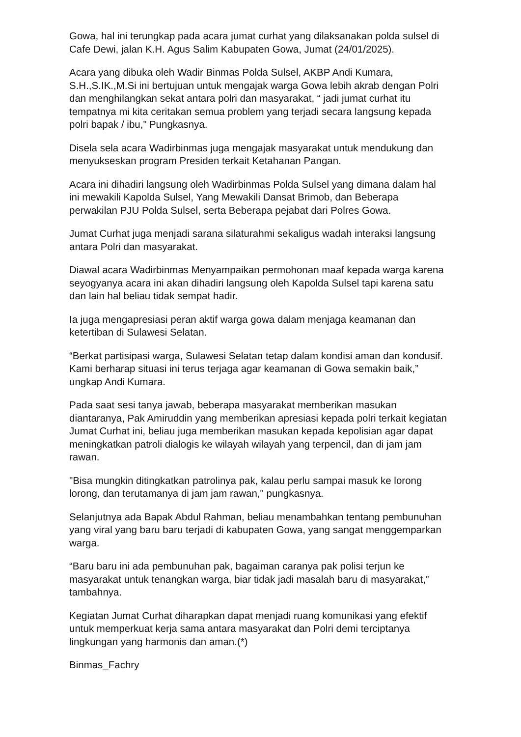Gowa, hal ini terungkap pada acara jumat curhat yang dilaksanakan polda sulsel di Cafe Dewi, jalan K.H. Agus Salim Kabupaten Gowa, Jumat (24/01/2025).
Acara yang dibuka oleh Wadir Binmas Polda Sulsel, AKBP Andi Kumara, S.H.,S.IK.,M.Si ini bertujuan untuk mengajak warga Gowa lebih akrab dengan Polri dan menghilangkan sekat antara polri dan masyarakat, “ jadi jumat curhat itu tempatnya mi kita ceritakan semua problem yang terjadi secara langsung kepada polri bapak / ibu,” Pungkasnya.
Disela sela acara Wadirbinmas juga mengajak masyarakat untuk mendukung dan menyukseskan program Presiden terkait Ketahanan Pangan.
Acara ini dihadiri langsung oleh Wadirbinmas Polda Sulsel yang dimana dalam hal ini mewakili Kapolda Sulsel, Yang Mewakili Dansat Brimob, dan Beberapa perwakilan PJU Polda Sulsel, serta Beberapa pejabat dari Polres Gowa.
Jumat Curhat juga menjadi sarana silaturahmi sekaligus wadah interaksi langsung antara Polri dan masyarakat.
Diawal acara Wadirbinmas Menyampaikan permohonan maaf kepada warga karena seyogyanya acara ini akan dihadiri langsung oleh Kapolda Sulsel tapi karena satu dan lain hal beliau tidak sempat hadir.
Ia juga mengapresiasi peran aktif warga gowa dalam menjaga keamanan dan ketertiban di Sulawesi Selatan.
“Berkat partisipasi warga, Sulawesi Selatan tetap dalam kondisi aman dan kondusif. Kami berharap situasi ini terus terjaga agar keamanan di Gowa semakin baik,” ungkap Andi Kumara.
Pada saat sesi tanya jawab, beberapa masyarakat memberikan masukan diantaranya, Pak Amiruddin yang memberikan apresiasi kepada polri terkait kegiatan Jumat Curhat ini, beliau juga memberikan masukan kepada kepolisian agar dapat meningkatkan patroli dialogis ke wilayah wilayah yang terpencil, dan di jam jam rawan.
"Bisa mungkin ditingkatkan patrolinya pak, kalau perlu sampai masuk ke lorong lorong, dan terutamanya di jam jam rawan," pungkasnya.
Selanjutnya ada Bapak Abdul Rahman, beliau menambahkan tentang pembunuhan yang viral yang baru baru terjadi di kabupaten Gowa, yang sangat menggemparkan warga.
“Baru baru ini ada pembunuhan pak, bagaiman caranya pak polisi terjun ke masyarakat untuk tenangkan warga, biar tidak jadi masalah baru di masyarakat,” tambahnya.
Kegiatan Jumat Curhat diharapkan dapat menjadi ruang komunikasi yang efektif untuk memperkuat kerja sama antara masyarakat dan Polri demi terciptanya lingkungan yang harmonis dan aman.(*)
Binmas_Fachry